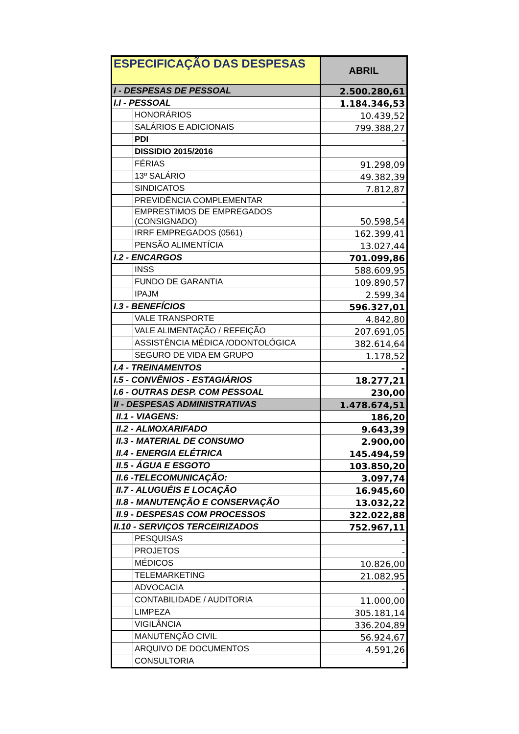| ESPECIFICAÇÃO DAS DESPESAS | | ABRIL |
| --- | --- | --- |
| I - DESPESAS DE PESSOAL | | 2.500.280,61 |
| I.I - PESSOAL | | 1.184.346,53 |
| | HONORÁRIOS | 10.439,52 |
| | SALÁRIOS E ADICIONAIS | 799.388,27 |
| | PDI | - |
| | DISSIDIO 2015/2016 | |
| | FÉRIAS | 91.298,09 |
| | 13º SALÁRIO | 49.382,39 |
| | SINDICATOS | 7.812,87 |
| | PREVIDÊNCIA COMPLEMENTAR | - |
| | EMPRESTIMOS DE EMPREGADOS (CONSIGNADO) | 50.598,54 |
| | IRRF EMPREGADOS (0561) | 162.399,41 |
| | PENSÃO ALIMENTÍCIA | 13.027,44 |
| I.2 - ENCARGOS | | 701.099,86 |
| | INSS | 588.609,95 |
| | FUNDO DE GARANTIA | 109.890,57 |
| | IPAJM | 2.599,34 |
| I.3 - BENEFÍCIOS | | 596.327,01 |
| | VALE TRANSPORTE | 4.842,80 |
| | VALE ALIMENTAÇÃO / REFEIÇÃO | 207.691,05 |
| | ASSISTÊNCIA MÉDICA /ODONTOLÓGICA | 382.614,64 |
| | SEGURO DE VIDA EM GRUPO | 1.178,52 |
| I.4 - TREINAMENTOS | | - |
| I.5 - CONVÊNIOS - ESTAGIÁRIOS | | 18.277,21 |
| I.6 - OUTRAS DESP. COM PESSOAL | | 230,00 |
| II - DESPESAS ADMINISTRATIVAS | | 1.478.674,51 |
| II.1 - VIAGENS: | | 186,20 |
| II.2 - ALMOXARIFADO | | 9.643,39 |
| II.3 - MATERIAL DE CONSUMO | | 2.900,00 |
| II.4 - ENERGIA ELÉTRICA | | 145.494,59 |
| II.5 - ÁGUA E ESGOTO | | 103.850,20 |
| II.6 -TELECOMUNICAÇÃO: | | 3.097,74 |
| II.7 - ALUGUÉIS E LOCAÇÃO | | 16.945,60 |
| II.8 - MANUTENÇÃO E CONSERVAÇÃO | | 13.032,22 |
| II.9 - DESPESAS COM PROCESSOS | | 322.022,88 |
| II.10 - SERVIÇOS TERCEIRIZADOS | | 752.967,11 |
| | PESQUISAS | - |
| | PROJETOS | - |
| | MÉDICOS | 10.826,00 |
| | TELEMARKETING | 21.082,95 |
| | ADVOCACIA | - |
| | CONTABILIDADE / AUDITORIA | 11.000,00 |
| | LIMPEZA | 305.181,14 |
| | VIGILÂNCIA | 336.204,89 |
| | MANUTENÇÃO CIVIL | 56.924,67 |
| | ARQUIVO DE DOCUMENTOS | 4.591,26 |
| | CONSULTORIA | - |